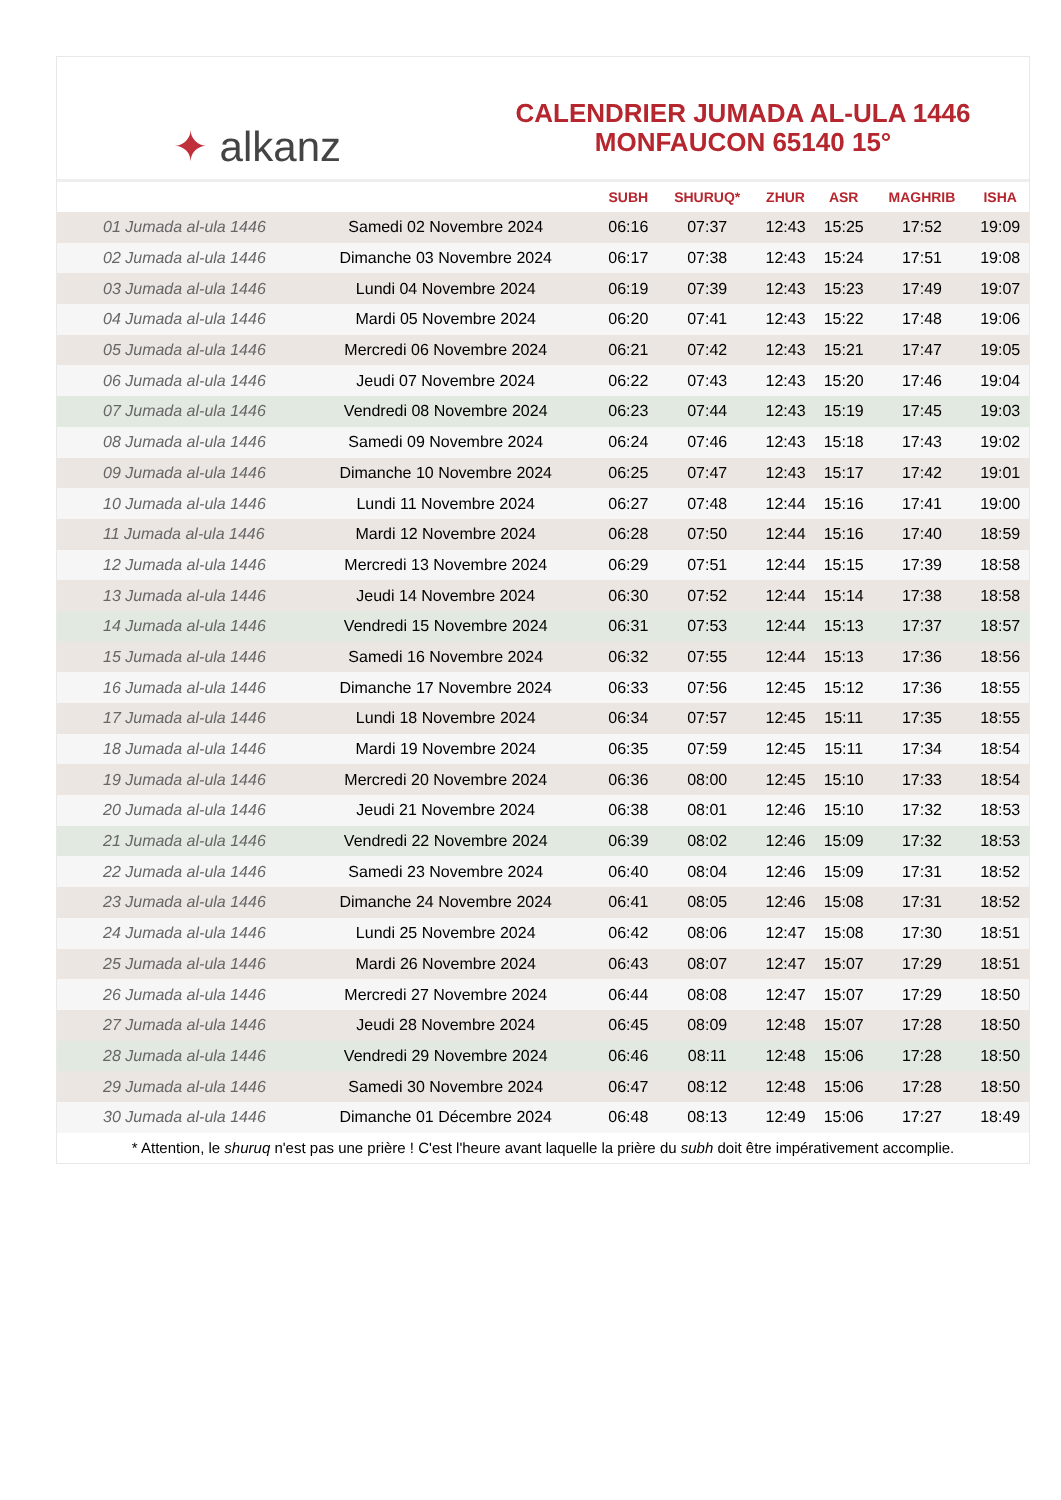✦ alkanz
CALENDRIER JUMADA AL-ULA 1446
MONFAUCON 65140 15°
| | | SUBH | SHURUQ* | ZHUR | ASR | MAGHRIB | ISHA |
| --- | --- | --- | --- | --- | --- | --- | --- |
| 01 Jumada al-ula 1446 | Samedi 02 Novembre 2024 | 06:16 | 07:37 | 12:43 | 15:25 | 17:52 | 19:09 |
| 02 Jumada al-ula 1446 | Dimanche 03 Novembre 2024 | 06:17 | 07:38 | 12:43 | 15:24 | 17:51 | 19:08 |
| 03 Jumada al-ula 1446 | Lundi 04 Novembre 2024 | 06:19 | 07:39 | 12:43 | 15:23 | 17:49 | 19:07 |
| 04 Jumada al-ula 1446 | Mardi 05 Novembre 2024 | 06:20 | 07:41 | 12:43 | 15:22 | 17:48 | 19:06 |
| 05 Jumada al-ula 1446 | Mercredi 06 Novembre 2024 | 06:21 | 07:42 | 12:43 | 15:21 | 17:47 | 19:05 |
| 06 Jumada al-ula 1446 | Jeudi 07 Novembre 2024 | 06:22 | 07:43 | 12:43 | 15:20 | 17:46 | 19:04 |
| 07 Jumada al-ula 1446 | Vendredi 08 Novembre 2024 | 06:23 | 07:44 | 12:43 | 15:19 | 17:45 | 19:03 |
| 08 Jumada al-ula 1446 | Samedi 09 Novembre 2024 | 06:24 | 07:46 | 12:43 | 15:18 | 17:43 | 19:02 |
| 09 Jumada al-ula 1446 | Dimanche 10 Novembre 2024 | 06:25 | 07:47 | 12:43 | 15:17 | 17:42 | 19:01 |
| 10 Jumada al-ula 1446 | Lundi 11 Novembre 2024 | 06:27 | 07:48 | 12:44 | 15:16 | 17:41 | 19:00 |
| 11 Jumada al-ula 1446 | Mardi 12 Novembre 2024 | 06:28 | 07:50 | 12:44 | 15:16 | 17:40 | 18:59 |
| 12 Jumada al-ula 1446 | Mercredi 13 Novembre 2024 | 06:29 | 07:51 | 12:44 | 15:15 | 17:39 | 18:58 |
| 13 Jumada al-ula 1446 | Jeudi 14 Novembre 2024 | 06:30 | 07:52 | 12:44 | 15:14 | 17:38 | 18:58 |
| 14 Jumada al-ula 1446 | Vendredi 15 Novembre 2024 | 06:31 | 07:53 | 12:44 | 15:13 | 17:37 | 18:57 |
| 15 Jumada al-ula 1446 | Samedi 16 Novembre 2024 | 06:32 | 07:55 | 12:44 | 15:13 | 17:36 | 18:56 |
| 16 Jumada al-ula 1446 | Dimanche 17 Novembre 2024 | 06:33 | 07:56 | 12:45 | 15:12 | 17:36 | 18:55 |
| 17 Jumada al-ula 1446 | Lundi 18 Novembre 2024 | 06:34 | 07:57 | 12:45 | 15:11 | 17:35 | 18:55 |
| 18 Jumada al-ula 1446 | Mardi 19 Novembre 2024 | 06:35 | 07:59 | 12:45 | 15:11 | 17:34 | 18:54 |
| 19 Jumada al-ula 1446 | Mercredi 20 Novembre 2024 | 06:36 | 08:00 | 12:45 | 15:10 | 17:33 | 18:54 |
| 20 Jumada al-ula 1446 | Jeudi 21 Novembre 2024 | 06:38 | 08:01 | 12:46 | 15:10 | 17:32 | 18:53 |
| 21 Jumada al-ula 1446 | Vendredi 22 Novembre 2024 | 06:39 | 08:02 | 12:46 | 15:09 | 17:32 | 18:53 |
| 22 Jumada al-ula 1446 | Samedi 23 Novembre 2024 | 06:40 | 08:04 | 12:46 | 15:09 | 17:31 | 18:52 |
| 23 Jumada al-ula 1446 | Dimanche 24 Novembre 2024 | 06:41 | 08:05 | 12:46 | 15:08 | 17:31 | 18:52 |
| 24 Jumada al-ula 1446 | Lundi 25 Novembre 2024 | 06:42 | 08:06 | 12:47 | 15:08 | 17:30 | 18:51 |
| 25 Jumada al-ula 1446 | Mardi 26 Novembre 2024 | 06:43 | 08:07 | 12:47 | 15:07 | 17:29 | 18:51 |
| 26 Jumada al-ula 1446 | Mercredi 27 Novembre 2024 | 06:44 | 08:08 | 12:47 | 15:07 | 17:29 | 18:50 |
| 27 Jumada al-ula 1446 | Jeudi 28 Novembre 2024 | 06:45 | 08:09 | 12:48 | 15:07 | 17:28 | 18:50 |
| 28 Jumada al-ula 1446 | Vendredi 29 Novembre 2024 | 06:46 | 08:11 | 12:48 | 15:06 | 17:28 | 18:50 |
| 29 Jumada al-ula 1446 | Samedi 30 Novembre 2024 | 06:47 | 08:12 | 12:48 | 15:06 | 17:28 | 18:50 |
| 30 Jumada al-ula 1446 | Dimanche 01 Décembre 2024 | 06:48 | 08:13 | 12:49 | 15:06 | 17:27 | 18:49 |
* Attention, le shuruq n'est pas une prière ! C'est l'heure avant laquelle la prière du subh doit être impérativement accomplie.